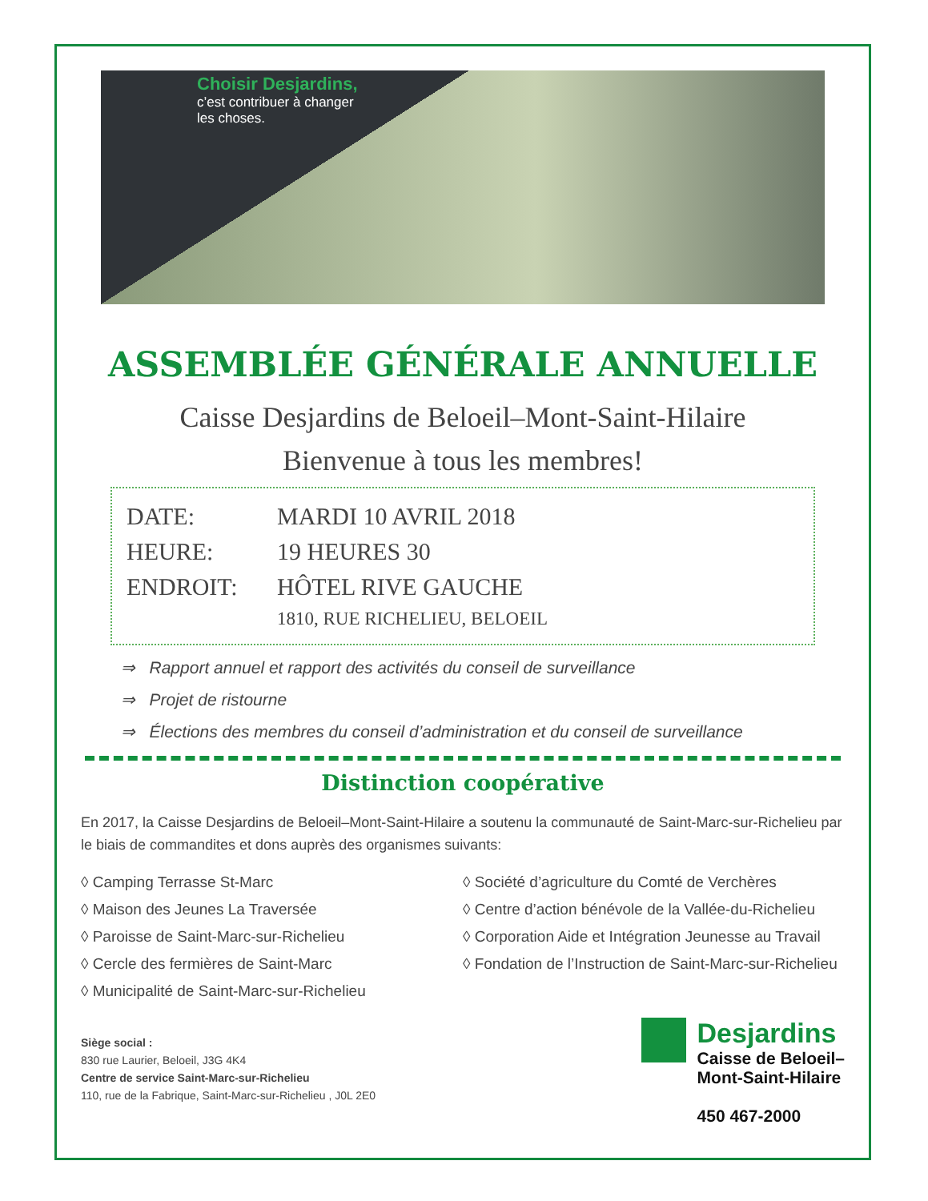Choisir Desjardins,
c’est contribuer à changer
les choses.
ASSEMBLÉE GÉNÉRALE ANNUELLE
Caisse Desjardins de Beloeil–Mont-Saint-Hilaire
Bienvenue à tous les membres!
DATE: MARDI 10 AVRIL 2018
HEURE: 19 HEURES 30
ENDROIT: HÔTEL RIVE GAUCHE
1810, RUE RICHELIEU, BELOEIL
⇒ Rapport annuel et rapport des activités du conseil de surveillance
⇒ Projet de ristourne
⇒ Élections des membres du conseil d’administration et du conseil de surveillance
Distinction coopérative
En 2017, la Caisse Desjardins de Beloeil–Mont-Saint-Hilaire a soutenu la communauté de Saint-Marc-sur-Richelieu par le biais de commandites et dons auprès des organismes suivants:
◊ Camping Terrasse St-Marc
◊ Maison des Jeunes La Traversée
◊ Paroisse de Saint-Marc-sur-Richelieu
◊ Cercle des fermières de Saint-Marc
◊ Municipalité de Saint-Marc-sur-Richelieu
◊ Société d’agriculture du Comté de Verchères
◊ Centre d’action bénévole de la Vallée-du-Richelieu
◊ Corporation Aide et Intégration Jeunesse au Travail
◊ Fondation de l’Instruction de Saint-Marc-sur-Richelieu
Siège social :
830 rue Laurier, Beloeil, J3G 4K4
Centre de service Saint-Marc-sur-Richelieu
110, rue de la Fabrique, Saint-Marc-sur-Richelieu , J0L 2E0
Desjardins
Caisse de Beloeil–
Mont-Saint-Hilaire
450 467-2000